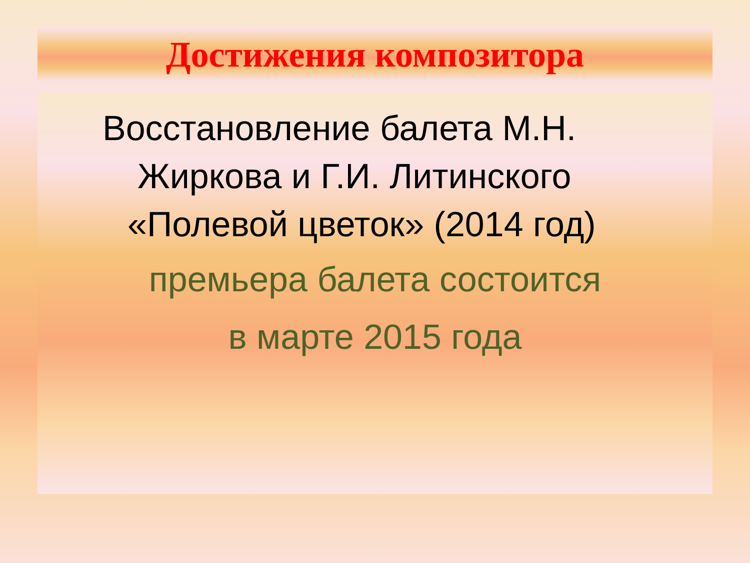Достижения композитора
Восстановление балета М.Н.
Жиркова и Г.И. Литинского
«Полевой цветок» (2014 год)
премьера балета состоится
в марте 2015 года